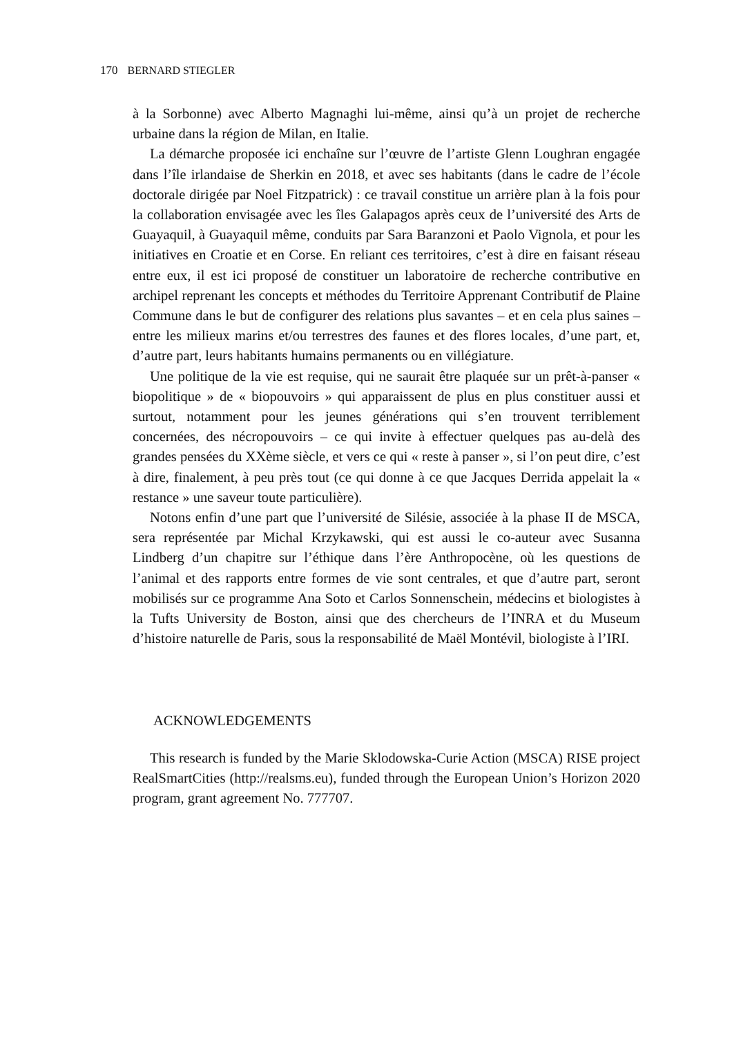170 BERNARD STIEGLER
à la Sorbonne) avec Alberto Magnaghi lui-même, ainsi qu’à un projet de recherche urbaine dans la région de Milan, en Italie.
La démarche proposée ici enchaîne sur l’œuvre de l’artiste Glenn Loughran engagée dans l’île irlandaise de Sherkin en 2018, et avec ses habitants (dans le cadre de l’école doctorale dirigée par Noel Fitzpatrick) : ce travail constitue un arrière plan à la fois pour la collaboration envisagée avec les îles Galapagos après ceux de l’université des Arts de Guayaquil, à Guayaquil même, conduits par Sara Baranzoni et Paolo Vignola, et pour les initiatives en Croatie et en Corse. En reliant ces territoires, c’est à dire en faisant réseau entre eux, il est ici proposé de constituer un laboratoire de recherche contributive en archipel reprenant les concepts et méthodes du Territoire Apprenant Contributif de Plaine Commune dans le but de configurer des relations plus savantes – et en cela plus saines – entre les milieux marins et/ou terrestres des faunes et des flores locales, d’une part, et, d’autre part, leurs habitants humains permanents ou en villégiature.
Une politique de la vie est requise, qui ne saurait être plaquée sur un prêt-à-panser « biopolitique » de « biopouvoirs » qui apparaissent de plus en plus constituer aussi et surtout, notamment pour les jeunes générations qui s’en trouvent terriblement concernées, des nécropouvoirs – ce qui invite à effectuer quelques pas au-delà des grandes pensées du XXème siècle, et vers ce qui « reste à panser », si l’on peut dire, c’est à dire, finalement, à peu près tout (ce qui donne à ce que Jacques Derrida appelait la « restance » une saveur toute particulière).
Notons enfin d’une part que l’université de Silésie, associée à la phase II de MSCA, sera représentée par Michal Krzykawski, qui est aussi le co-auteur avec Susanna Lindberg d’un chapitre sur l’éthique dans l’ère Anthropocène, où les questions de l’animal et des rapports entre formes de vie sont centrales, et que d’autre part, seront mobilisés sur ce programme Ana Soto et Carlos Sonnenschein, médecins et biologistes à la Tufts University de Boston, ainsi que des chercheurs de l’INRA et du Museum d’histoire naturelle de Paris, sous la responsabilité de Maël Montévil, biologiste à l’IRI.
ACKNOWLEDGEMENTS
This research is funded by the Marie Sklodowska-Curie Action (MSCA) RISE project RealSmartCities (http://realsms.eu), funded through the European Union’s Horizon 2020 program, grant agreement No. 777707.